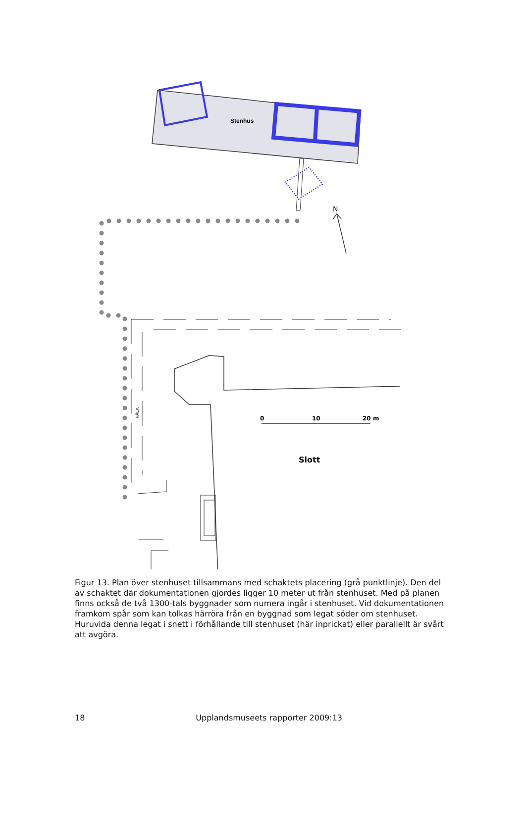Stenhus
N
HÄCK
0
10
20 m
Slott
Figur 13. Plan över stenhuset tillsammans med schaktets placering (grå punktlinje). Den del av schaktet där dokumentationen gjordes ligger 10 meter ut från stenhuset. Med på planen finns också de två 1300-tals byggnader som numera ingår i stenhuset. Vid dokumentationen framkom spår som kan tolkas härröra från en byggnad som legat söder om stenhuset. Huruvida denna legat i snett i förhållande till stenhuset (här inprickat) eller parallellt är svårt att avgöra.
18 Upplandsmuseets rapporter 2009:13